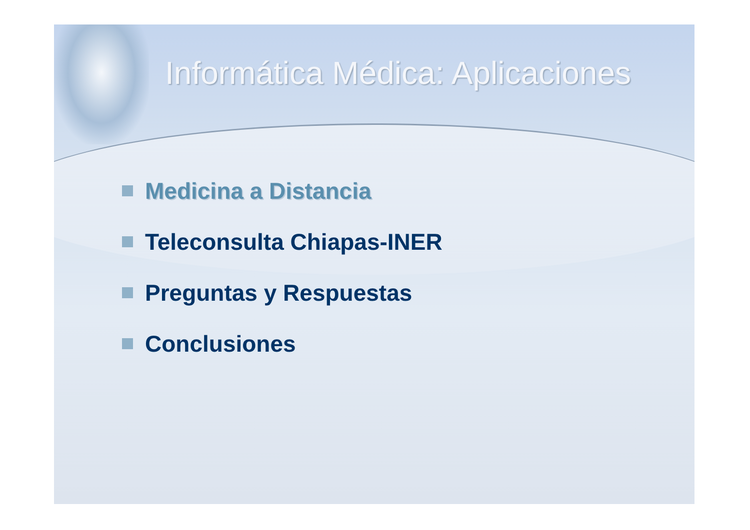Informática Médica: Aplicaciones
Medicina a Distancia
Teleconsulta Chiapas-INER
Preguntas y Respuestas
Conclusiones